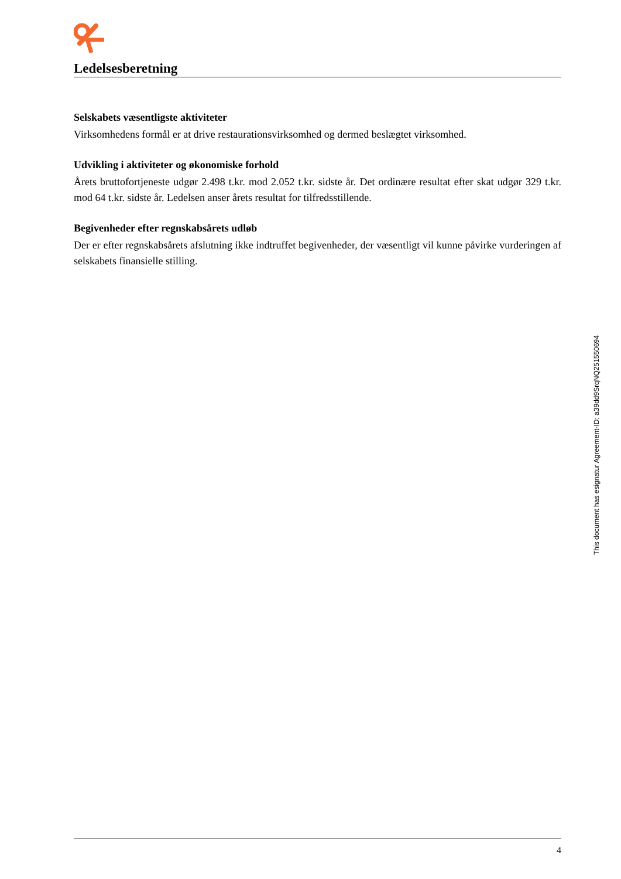Ledelsesberetning
Selskabets væsentligste aktiviteter
Virksomhedens formål er at drive restaurationsvirksomhed og dermed beslægtet virksomhed.
Udvikling i aktiviteter og økonomiske forhold
Årets bruttofortjeneste udgør 2.498 t.kr. mod 2.052 t.kr. sidste år. Det ordinære resultat efter skat udgør 329 t.kr. mod 64 t.kr. sidste år. Ledelsen anser årets resultat for tilfredsstillende.
Begivenheder efter regnskabsårets udløb
Der er efter regnskabsårets afslutning ikke indtruffet begivenheder, der væsentligt vil kunne påvirke vurderingen af selskabets finansielle stilling.
This document has esignatur Agreement-ID: a39dd9SrqNQ251550694
4